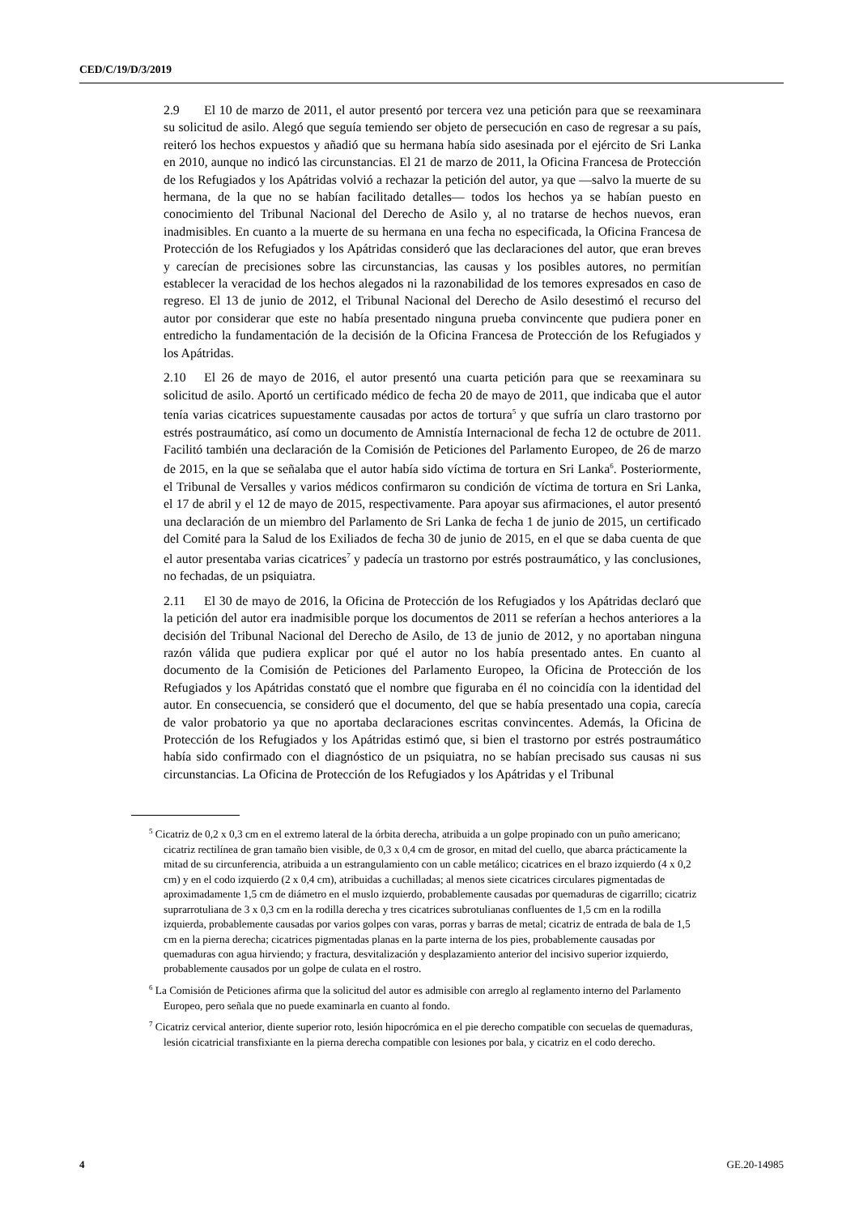CED/C/19/D/3/2019
2.9 El 10 de marzo de 2011, el autor presentó por tercera vez una petición para que se reexaminara su solicitud de asilo. Alegó que seguía temiendo ser objeto de persecución en caso de regresar a su país, reiteró los hechos expuestos y añadió que su hermana había sido asesinada por el ejército de Sri Lanka en 2010, aunque no indicó las circunstancias. El 21 de marzo de 2011, la Oficina Francesa de Protección de los Refugiados y los Apátridas volvió a rechazar la petición del autor, ya que —salvo la muerte de su hermana, de la que no se habían facilitado detalles— todos los hechos ya se habían puesto en conocimiento del Tribunal Nacional del Derecho de Asilo y, al no tratarse de hechos nuevos, eran inadmisibles. En cuanto a la muerte de su hermana en una fecha no especificada, la Oficina Francesa de Protección de los Refugiados y los Apátridas consideró que las declaraciones del autor, que eran breves y carecían de precisiones sobre las circunstancias, las causas y los posibles autores, no permitían establecer la veracidad de los hechos alegados ni la razonabilidad de los temores expresados en caso de regreso. El 13 de junio de 2012, el Tribunal Nacional del Derecho de Asilo desestimó el recurso del autor por considerar que este no había presentado ninguna prueba convincente que pudiera poner en entredicho la fundamentación de la decisión de la Oficina Francesa de Protección de los Refugiados y los Apátridas.
2.10 El 26 de mayo de 2016, el autor presentó una cuarta petición para que se reexaminara su solicitud de asilo. Aportó un certificado médico de fecha 20 de mayo de 2011, que indicaba que el autor tenía varias cicatrices supuestamente causadas por actos de tortura<sup>5</sup> y que sufría un claro trastorno por estrés postraumático, así como un documento de Amnistía Internacional de fecha 12 de octubre de 2011. Facilitó también una declaración de la Comisión de Peticiones del Parlamento Europeo, de 26 de marzo de 2015, en la que se señalaba que el autor había sido víctima de tortura en Sri Lanka<sup>6</sup>. Posteriormente, el Tribunal de Versalles y varios médicos confirmaron su condición de víctima de tortura en Sri Lanka, el 17 de abril y el 12 de mayo de 2015, respectivamente. Para apoyar sus afirmaciones, el autor presentó una declaración de un miembro del Parlamento de Sri Lanka de fecha 1 de junio de 2015, un certificado del Comité para la Salud de los Exiliados de fecha 30 de junio de 2015, en el que se daba cuenta de que el autor presentaba varias cicatrices<sup>7</sup> y padecía un trastorno por estrés postraumático, y las conclusiones, no fechadas, de un psiquiatra.
2.11 El 30 de mayo de 2016, la Oficina de Protección de los Refugiados y los Apátridas declaró que la petición del autor era inadmisible porque los documentos de 2011 se referían a hechos anteriores a la decisión del Tribunal Nacional del Derecho de Asilo, de 13 de junio de 2012, y no aportaban ninguna razón válida que pudiera explicar por qué el autor no los había presentado antes. En cuanto al documento de la Comisión de Peticiones del Parlamento Europeo, la Oficina de Protección de los Refugiados y los Apátridas constató que el nombre que figuraba en él no coincidía con la identidad del autor. En consecuencia, se consideró que el documento, del que se había presentado una copia, carecía de valor probatorio ya que no aportaba declaraciones escritas convincentes. Además, la Oficina de Protección de los Refugiados y los Apátridas estimó que, si bien el trastorno por estrés postraumático había sido confirmado con el diagnóstico de un psiquiatra, no se habían precisado sus causas ni sus circunstancias. La Oficina de Protección de los Refugiados y los Apátridas y el Tribunal
<sup>5</sup> Cicatriz de 0,2 x 0,3 cm en el extremo lateral de la órbita derecha, atribuida a un golpe propinado con un puño americano; cicatriz rectilínea de gran tamaño bien visible, de 0,3 x 0,4 cm de grosor, en mitad del cuello, que abarca prácticamente la mitad de su circunferencia, atribuida a un estrangulamiento con un cable metálico; cicatrices en el brazo izquierdo (4 x 0,2 cm) y en el codo izquierdo (2 x 0,4 cm), atribuidas a cuchilladas; al menos siete cicatrices circulares pigmentadas de aproximadamente 1,5 cm de diámetro en el muslo izquierdo, probablemente causadas por quemaduras de cigarrillo; cicatriz suprarrotuliana de 3 x 0,3 cm en la rodilla derecha y tres cicatrices subrotulianas confluentes de 1,5 cm en la rodilla izquierda, probablemente causadas por varios golpes con varas, porras y barras de metal; cicatriz de entrada de bala de 1,5 cm en la pierna derecha; cicatrices pigmentadas planas en la parte interna de los pies, probablemente causadas por quemaduras con agua hirviendo; y fractura, desvitalización y desplazamiento anterior del incisivo superior izquierdo, probablemente causados por un golpe de culata en el rostro.
<sup>6</sup> La Comisión de Peticiones afirma que la solicitud del autor es admisible con arreglo al reglamento interno del Parlamento Europeo, pero señala que no puede examinarla en cuanto al fondo.
<sup>7</sup> Cicatriz cervical anterior, diente superior roto, lesión hipocrómica en el pie derecho compatible con secuelas de quemaduras, lesión cicatricial transfixiante en la pierna derecha compatible con lesiones por bala, y cicatriz en el codo derecho.
4 GE.20-14985